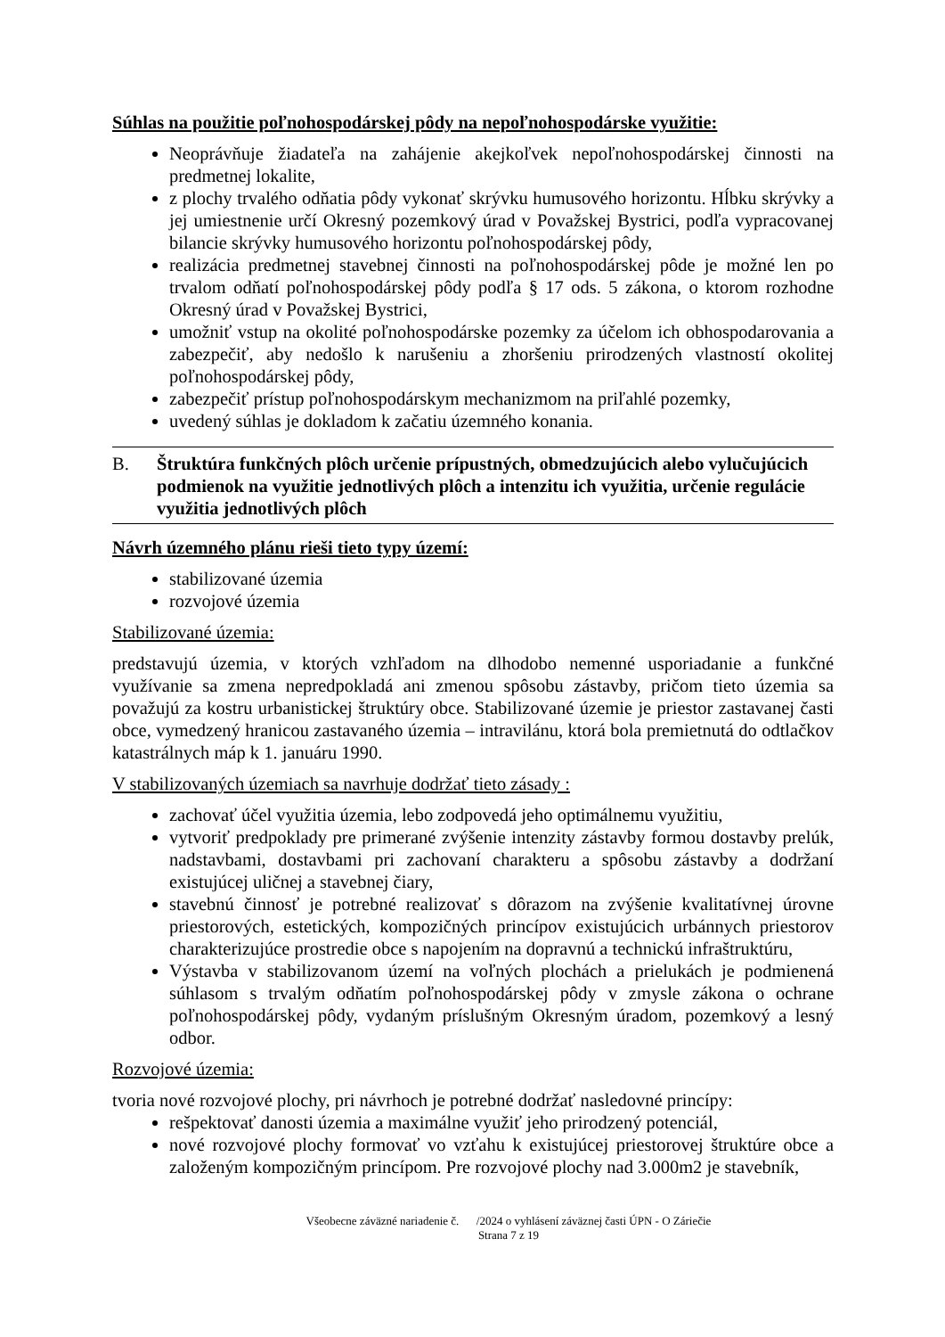Súhlas na použitie poľnohospodárskej pôdy na nepoľnohospodárske využitie:
Neoprávňuje žiadateľa na zahájenie akejkoľvek nepoľnohospodárskej činnosti na predmetnej lokalite,
z plochy trvalého odňatia pôdy vykonať skrývku humusového horizontu. Hĺbku skrývky a jej umiestnenie určí Okresný pozemkový úrad v Považskej Bystrici, podľa vypracovanej bilancie skrývky humusového horizontu poľnohospodárskej pôdy,
realizácia predmetnej stavebnej činnosti na poľnohospodárskej pôde je možné len po trvalom odňatí poľnohospodárskej pôdy podľa § 17 ods. 5 zákona, o ktorom rozhodne Okresný úrad v Považskej Bystrici,
umožniť vstup na okolité poľnohospodárske pozemky za účelom ich obhospodarovania a zabezpečiť, aby nedošlo k narušeniu a zhoršeniu prirodzených vlastností okolitej poľnohospodárskej pôdy,
zabezpečiť prístup poľnohospodárskym mechanizmom na priľahlé pozemky,
uvedený súhlas je dokladom k začatiu územného konania.
B. Štruktúra funkčných plôch určenie prípustných, obmedzujúcich alebo vylučujúcich podmienok na využitie jednotlivých plôch a intenzitu ich využitia, určenie regulácie využitia jednotlivých plôch
Návrh územného plánu rieši tieto typy území:
stabilizované územia
rozvojové územia
Stabilizované územia:
predstavujú územia, v ktorých vzhľadom na dlhodobo nemenné usporiadanie a funkčné využívanie sa zmena nepredpokladá ani zmenou spôsobu zástavby, pričom tieto územia sa považujú za kostru urbanistickej štruktúry obce. Stabilizované územie je priestor zastavanej časti obce, vymedzený hranicou zastavaného územia – intravilánu, ktorá bola premietnutá do odtlačkov katastrálnych máp k 1. januáru 1990.
V stabilizovaných územiach sa navrhuje dodržať tieto zásady :
zachovať účel využitia územia, lebo zodpovedá jeho optimálnemu využitiu,
vytvoriť predpoklady pre primerané zvýšenie intenzity zástavby formou dostavby prelúk, nadstavbami, dostavbami pri zachovaní charakteru a spôsobu zástavby a dodržaní existujúcej uličnej a stavebnej čiary,
stavebnú činnosť je potrebné realizovať s dôrazom na zvýšenie kvalitatívnej úrovne priestorových, estetických, kompozičných princípov existujúcich urbánnych priestorov charakterizujúce prostredie obce s napojením na dopravnú a technickú infraštruktúru,
Výstavba v stabilizovanom území na voľných plochách a prielukách je podmienená súhlasom s trvalým odňatím poľnohospodárskej pôdy v zmysle zákona o ochrane poľnohospodárskej pôdy, vydaným príslušným Okresným úradom, pozemkový a lesný odbor.
Rozvojové územia:
tvoria nové rozvojové plochy, pri návrhoch je potrebné dodržať nasledovné princípy:
rešpektovať danosti územia a maximálne využiť jeho prirodzený potenciál,
nové rozvojové plochy formovať vo vzťahu k existujúcej priestorovej štruktúre obce a založeným kompozičným princípom. Pre rozvojové plochy nad 3.000m2 je stavebník,
Všeobecne záväzné nariadenie č. /2024 o vyhlásení záväznej časti ÚPN - O Záriečie
Strana 7 z 19